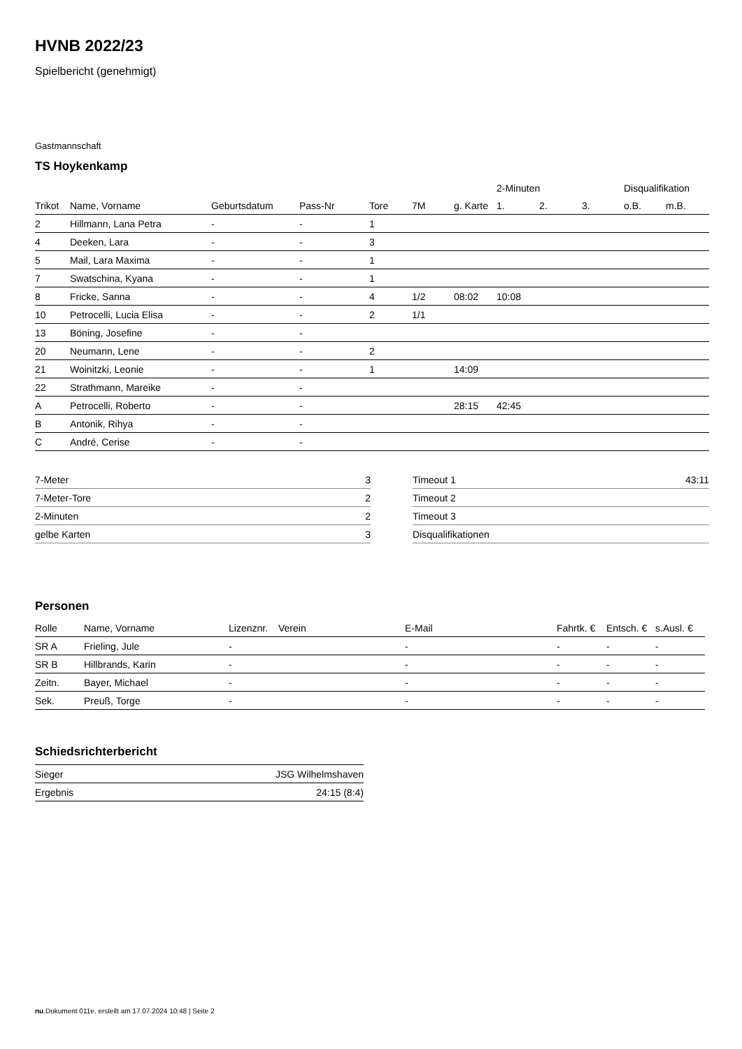HVNB 2022/23
Spielbericht (genehmigt)
Gastmannschaft
TS Hoykenkamp
| | | | | | | | 2-Minuten | | | Disqualifikation | |
| --- | --- | --- | --- | --- | --- | --- | --- | --- | --- | --- | --- |
| Trikot | Name, Vorname | Geburtsdatum | Pass-Nr | Tore | 7M | g. Karte | 1. | 2. | 3. | o.B. | m.B. |
| 2 | Hillmann, Lana Petra | - | - | 1 | | | | | | | |
| 4 | Deeken, Lara | - | - | 3 | | | | | | | |
| 5 | Mail, Lara Maxima | - | - | 1 | | | | | | | |
| 7 | Swatschina, Kyana | - | - | 1 | | | | | | | |
| 8 | Fricke, Sanna | - | - | 4 | 1/2 | 08:02 | 10:08 | | | | |
| 10 | Petrocelli, Lucia Elisa | - | - | 2 | 1/1 | | | | | | |
| 13 | Böning, Josefine | - | - | | | | | | | | |
| 20 | Neumann, Lene | - | - | 2 | | | | | | | |
| 21 | Woinitzki, Leonie | - | - | 1 | | 14:09 | | | | | |
| 22 | Strathmann, Mareike | - | - | | | | | | | | |
| A | Petrocelli, Roberto | - | - | | | 28:15 | 42:45 | | | | |
| B | Antonik, Rihya | - | - | | | | | | | | |
| C | André, Cerise | - | - | | | | | | | | |
| 7-Meter | 3 |
| 7-Meter-Tore | 2 |
| 2-Minuten | 2 |
| gelbe Karten | 3 |
| Timeout 1 | 43:11 |
| Timeout 2 | |
| Timeout 3 | |
| Disqualifikationen | |
Personen
| Rolle | Name, Vorname | Lizenznr. | Verein | E-Mail | Fahrtk. € | Entsch. € | s.Ausl. € |
| --- | --- | --- | --- | --- | --- | --- | --- |
| SR A | Frieling, Jule | - | | - | - | - | - |
| SR B | Hillbrands, Karin | - | | - | - | - | - |
| Zeitn. | Bayer, Michael | - | | - | - | - | - |
| Sek. | Preuß, Torge | - | | - | - | - | - |
Schiedsrichterbericht
| Sieger | JSG Wilhelmshaven |
| Ergebnis | 24:15 (8:4) |
nu.Dokument 011e, erstellt am 17.07.2024 10:48 | Seite 2